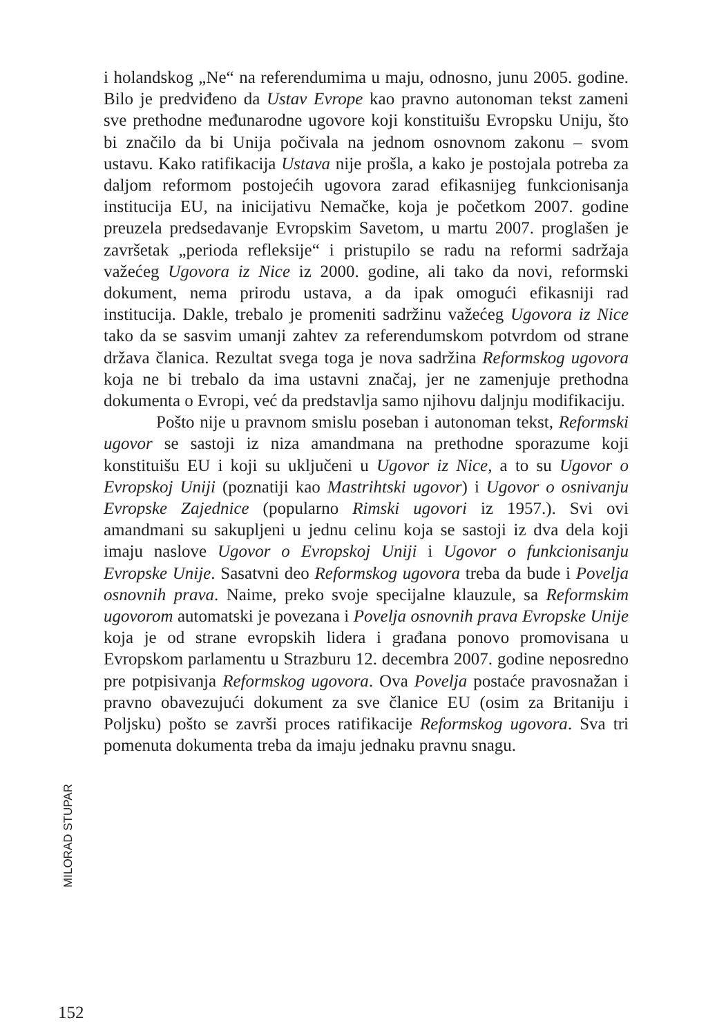i holandskog „Ne“ na referendumima u maju, odnosno, junu 2005. godine. Bilo je predviđeno da Ustav Evrope kao pravno autonoman tekst zameni sve prethodne međunarodne ugovore koji konstituišu Evropsku Uniju, što bi značilo da bi Unija počivala na jednom osnovnom zakonu – svom ustavu. Kako ratifikacija Ustava nije prošla, a kako je postojala potreba za daljom reformom postojećih ugovora zarad efikasnijeg funkcionisanja institucija EU, na inicijativu Nemačke, koja je početkom 2007. godine preuzela predsedavanje Evropskim Savetom, u martu 2007. proglašen je završetak „perioda refleksije“ i pristupilo se radu na reformi sadržaja važećeg Ugovora iz Nice iz 2000. godine, ali tako da novi, reformski dokument, nema prirodu ustava, a da ipak omogući efikasniji rad institucija. Dakle, trebalo je promeniti sadržinu važećeg Ugovora iz Nice tako da se sasvim umanji zahtev za referendumskom potvrdom od strane država članica. Rezultat svega toga je nova sadržina Reformskog ugovora koja ne bi trebalo da ima ustavni značaj, jer ne zamenjuje prethodna dokumenta o Evropi, već da predstavlja samo njihovu daljnju modifikaciju.
Pošto nije u pravnom smislu poseban i autonoman tekst, Reformski ugovor se sastoji iz niza amandmana na prethodne sporazume koji konstituišu EU i koji su uključeni u Ugovor iz Nice, a to su Ugovor o Evropskoj Uniji (poznatiji kao Mastrihtski ugovor) i Ugovor o osnivanju Evropske Zajednice (popularno Rimski ugovori iz 1957.). Svi ovi amandmani su sakupljeni u jednu celinu koja se sastoji iz dva dela koji imaju naslove Ugovor o Evropskoj Uniji i Ugovor o funkcionisanju Evropske Unije. Sasatvni deo Reformskog ugovora treba da bude i Povelja osnovnih prava. Naime, preko svoje specijalne klauzule, sa Reformskim ugovorom automatski je povezana i Povelja osnovnih prava Evropske Unije koja je od strane evropskih lidera i građana ponovo promovisana u Evropskom parlamentu u Strazburu 12. decembra 2007. godine neposredno pre potpisivanja Reformskog ugovora. Ova Povelja postaće pravosnažan i pravno obavezujući dokument za sve članice EU (osim za Britaniju i Poljsku) pošto se završi proces ratifikacije Reformskog ugovora. Sva tri pomenuta dokumenta treba da imaju jednaku pravnu snagu.
MILORAD STUPAR
152